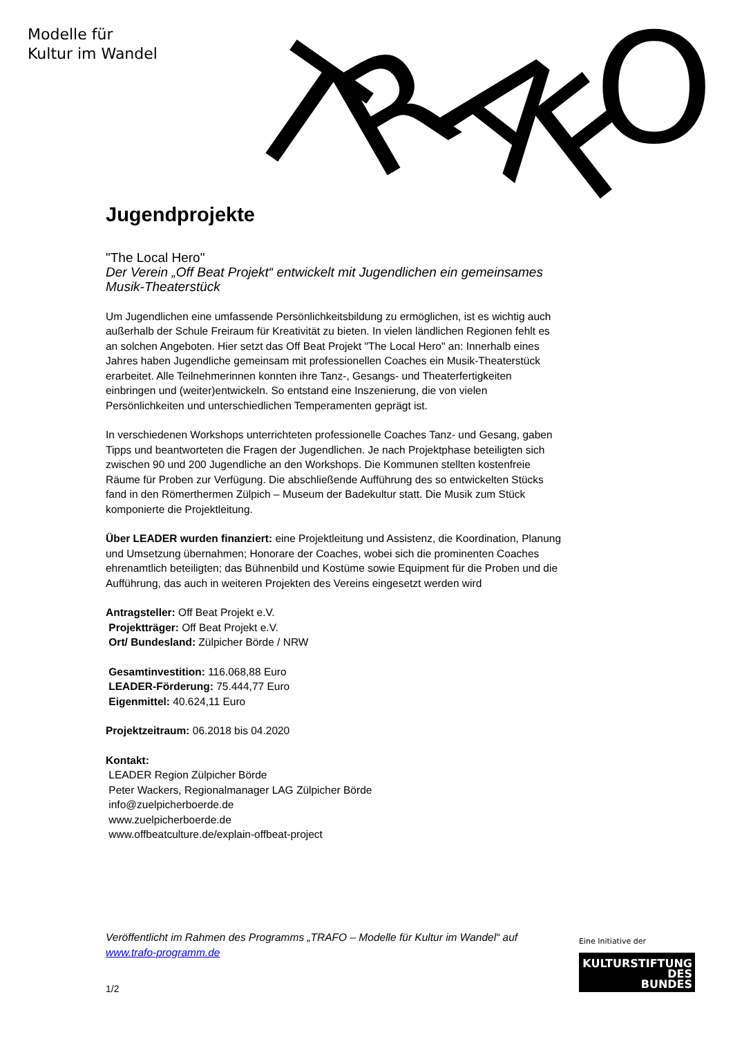Modelle für
Kultur im Wandel
T
R
A
F
O
Jugendprojekte
"The Local Hero"
Der Verein „Off Beat Projekt“ entwickelt mit Jugendlichen ein gemeinsames Musik-Theaterstück
Um Jugendlichen eine umfassende Persönlichkeitsbildung zu ermöglichen, ist es wichtig auch außerhalb der Schule Freiraum für Kreativität zu bieten. In vielen ländlichen Regionen fehlt es an solchen Angeboten. Hier setzt das Off Beat Projekt "The Local Hero" an: Innerhalb eines Jahres haben Jugendliche gemeinsam mit professionellen Coaches ein Musik-Theaterstück erarbeitet. Alle Teilnehmerinnen konnten ihre Tanz-, Gesangs- und Theaterfertigkeiten einbringen und (weiter)entwickeln. So entstand eine Inszenierung, die von vielen Persönlichkeiten und unterschiedlichen Temperamenten geprägt ist.
In verschiedenen Workshops unterrichteten professionelle Coaches Tanz- und Gesang, gaben Tipps und beantworteten die Fragen der Jugendlichen. Je nach Projektphase beteiligten sich zwischen 90 und 200 Jugendliche an den Workshops. Die Kommunen stellten kostenfreie Räume für Proben zur Verfügung. Die abschließende Aufführung des so entwickelten Stücks fand in den Römerthermen Zülpich – Museum der Badekultur statt. Die Musik zum Stück komponierte die Projektleitung.
Über LEADER wurden finanziert: eine Projektleitung und Assistenz, die Koordination, Planung und Umsetzung übernahmen; Honorare der Coaches, wobei sich die prominenten Coaches ehrenamtlich beteiligten; das Bühnenbild und Kostüme sowie Equipment für die Proben und die Aufführung, das auch in weiteren Projekten des Vereins eingesetzt werden wird
Antragsteller: Off Beat Projekt e.V.
Projektträger: Off Beat Projekt e.V.
Ort/ Bundesland: Zülpicher Börde / NRW
Gesamtinvestition: 116.068,88 Euro
LEADER-Förderung: 75.444,77 Euro
Eigenmittel: 40.624,11 Euro
Projektzeitraum: 06.2018 bis 04.2020
Kontakt:
LEADER Region Zülpicher Börde
Peter Wackers, Regionalmanager LAG Zülpicher Börde
info@zuelpicherboerde.de
www.zuelpicherboerde.de
www.offbeatculture.de/explain-offbeat-project
Veröffentlicht im Rahmen des Programms „TRAFO – Modelle für Kultur im Wandel“ auf www.trafo-programm.de
1/2
Eine Initiative der
KULTURSTIFTUNG
DES
BUNDES